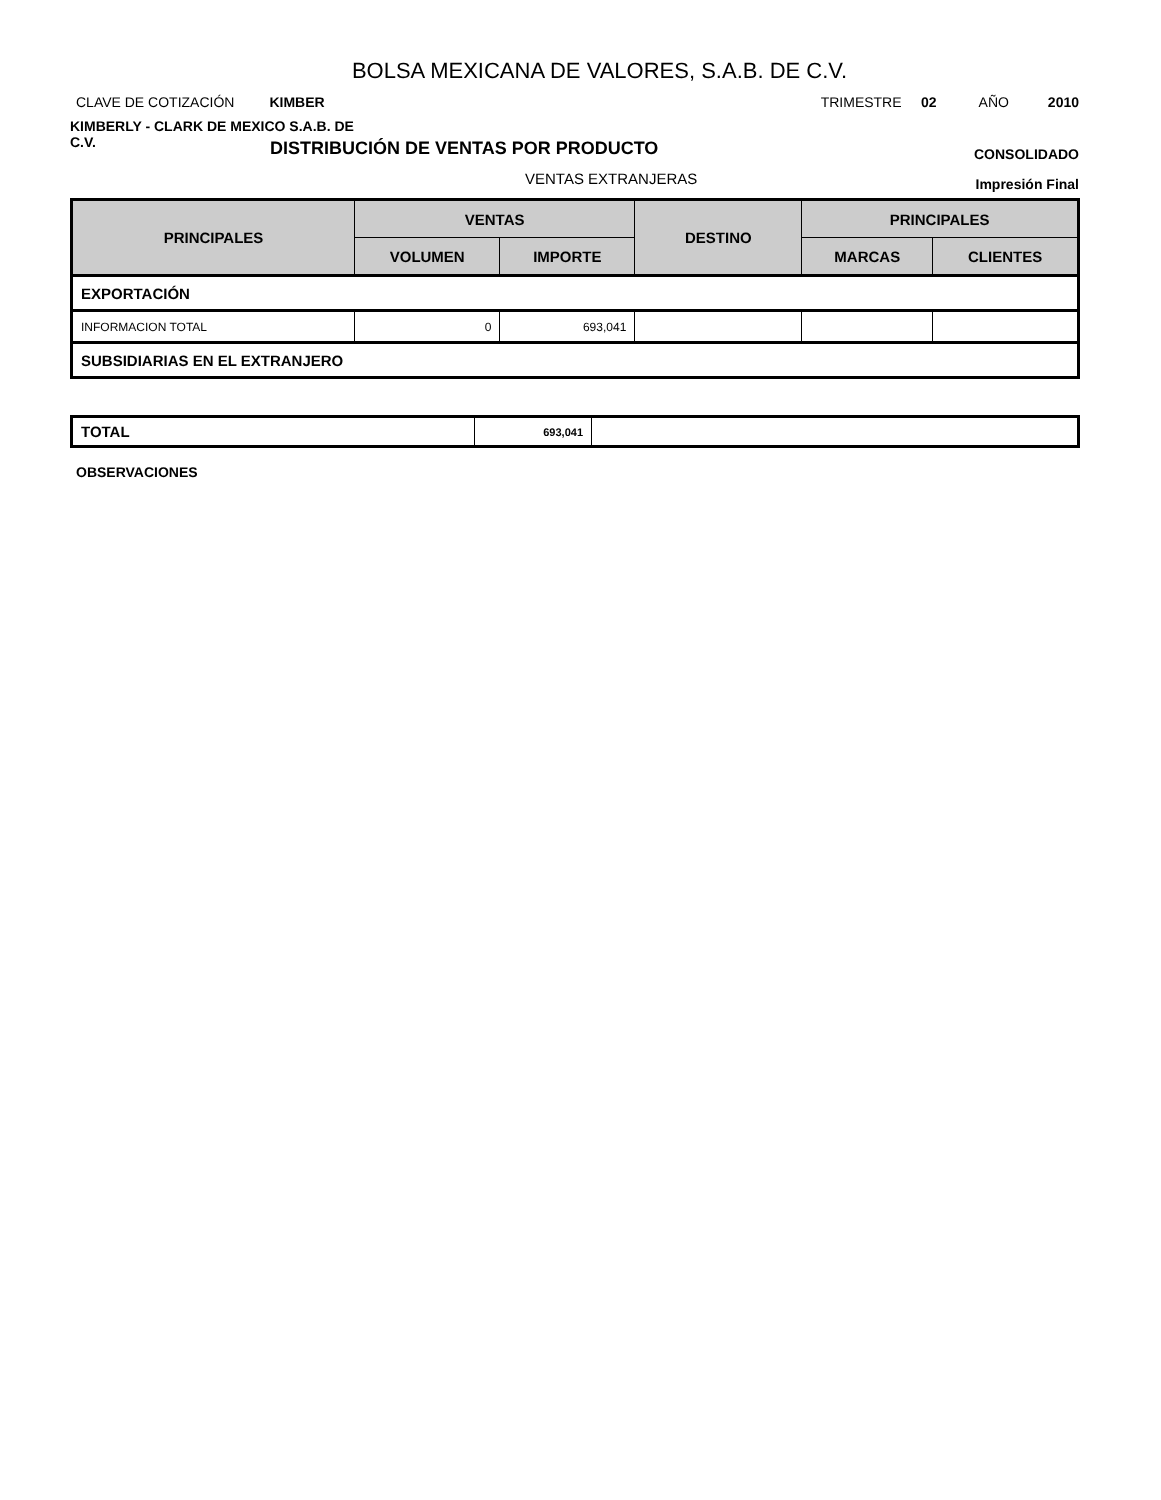BOLSA MEXICANA DE VALORES, S.A.B. DE C.V.
CLAVE DE COTIZACIÓN KIMBER
TRIMESTRE 02 AÑO 2010
KIMBERLY - CLARK DE MEXICO S.A.B. DE C.V.
DISTRIBUCIÓN DE VENTAS POR PRODUCTO
CONSOLIDADO
VENTAS EXTRANJERAS
Impresión Final
| PRINCIPALES | VENTAS | | DESTINO | PRINCIPALES | |
| --- | --- | --- | --- | --- | --- |
| | VOLUMEN | IMPORTE | | MARCAS | CLIENTES |
| EXPORTACIÓN | | | | | |
| INFORMACION TOTAL | 0 | 693,041 | | | |
| SUBSIDIARIAS EN EL EXTRANJERO | | | | | |
| TOTAL | 693,041 | |
OBSERVACIONES